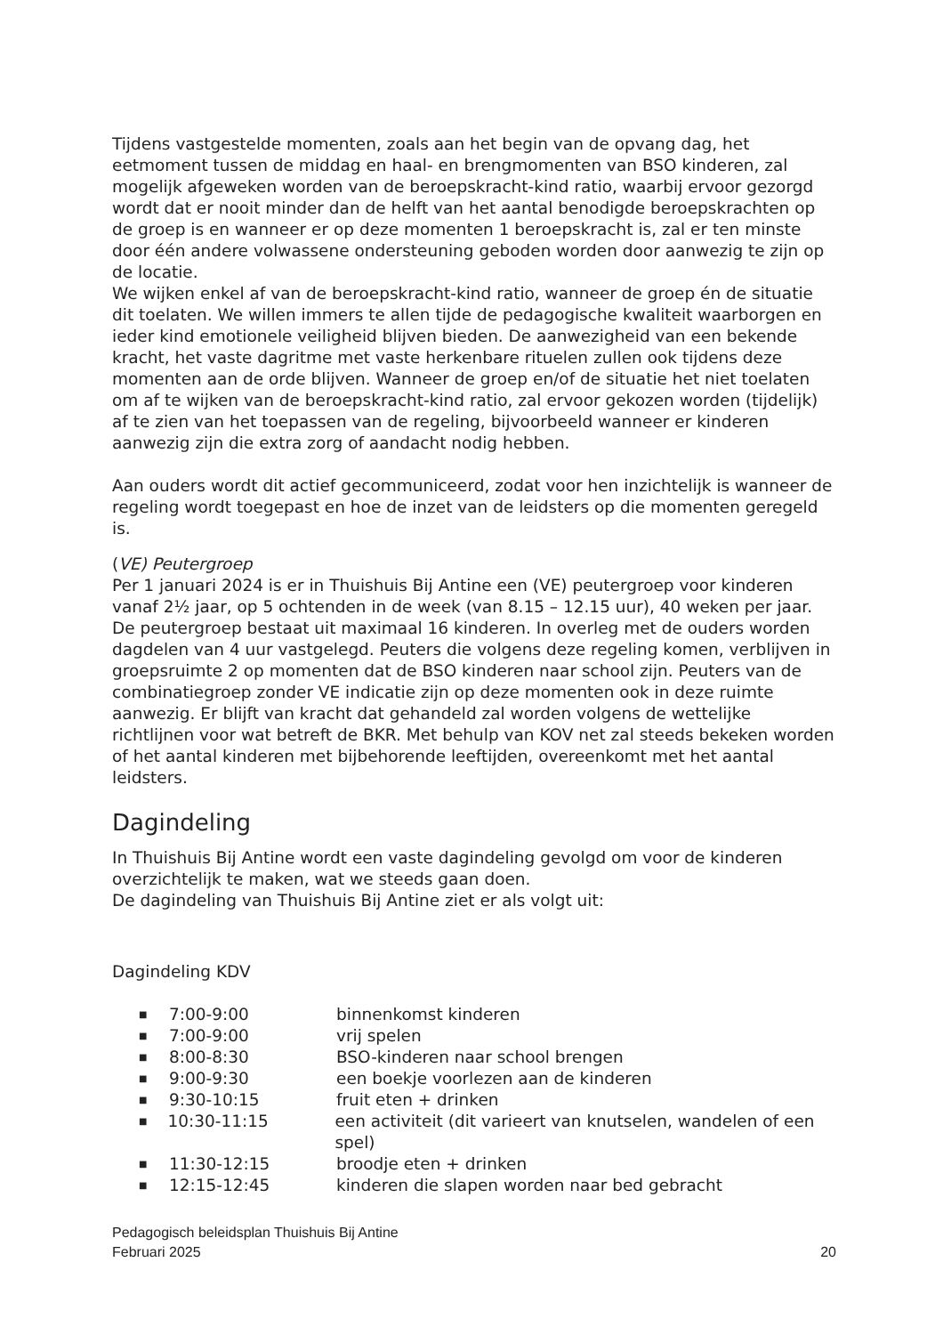Tijdens vastgestelde momenten, zoals aan het begin van de opvang dag, het eetmoment tussen de middag en haal- en brengmomenten van BSO kinderen, zal mogelijk afgeweken worden van de beroepskracht-kind ratio, waarbij ervoor gezorgd wordt dat er nooit minder dan de helft van het aantal benodigde beroepskrachten op de groep is en wanneer er op deze momenten 1 beroepskracht is, zal er ten minste door één andere volwassene ondersteuning geboden worden door aanwezig te zijn op de locatie.
We wijken enkel af van de beroepskracht-kind ratio, wanneer de groep én de situatie dit toelaten. We willen immers te allen tijde de pedagogische kwaliteit waarborgen en ieder kind emotionele veiligheid blijven bieden. De aanwezigheid van een bekende kracht, het vaste dagritme met vaste herkenbare rituelen zullen ook tijdens deze momenten aan de orde blijven. Wanneer de groep en/of de situatie het niet toelaten om af te wijken van de beroepskracht-kind ratio, zal ervoor gekozen worden (tijdelijk) af te zien van het toepassen van de regeling, bijvoorbeeld wanneer er kinderen aanwezig zijn die extra zorg of aandacht nodig hebben.
Aan ouders wordt dit actief gecommuniceerd, zodat voor hen inzichtelijk is wanneer de regeling wordt toegepast en hoe de inzet van de leidsters op die momenten geregeld is.
(VE) Peutergroep
Per 1 januari 2024 is er in Thuishuis Bij Antine een (VE) peutergroep voor kinderen vanaf 2½ jaar, op 5 ochtenden in de week (van 8.15 – 12.15 uur), 40 weken per jaar. De peutergroep bestaat uit maximaal 16 kinderen. In overleg met de ouders worden dagdelen van 4 uur vastgelegd. Peuters die volgens deze regeling komen, verblijven in groepsruimte 2 op momenten dat de BSO kinderen naar school zijn. Peuters van de combinatiegroep zonder VE indicatie zijn op deze momenten ook in deze ruimte aanwezig. Er blijft van kracht dat gehandeld zal worden volgens de wettelijke richtlijnen voor wat betreft de BKR. Met behulp van KOV net zal steeds bekeken worden of het aantal kinderen met bijbehorende leeftijden, overeenkomt met het aantal leidsters.
Dagindeling
In Thuishuis Bij Antine wordt een vaste dagindeling gevolgd om voor de kinderen overzichtelijk te maken, wat we steeds gaan doen.
De dagindeling van Thuishuis Bij Antine ziet er als volgt uit:
Dagindeling KDV
■ 7:00-9:00 binnenkomst kinderen
■ 7:00-9:00 vrij spelen
■ 8:00-8:30 BSO-kinderen naar school brengen
■ 9:00-9:30 een boekje voorlezen aan de kinderen
■ 9:30-10:15 fruit eten + drinken
■ 10:30-11:15 een activiteit (dit varieert van knutselen, wandelen of een spel)
■ 11:30-12:15 broodje eten + drinken
■ 12:15-12:45 kinderen die slapen worden naar bed gebracht
Pedagogisch beleidsplan Thuishuis Bij Antine
Februari 2025 20